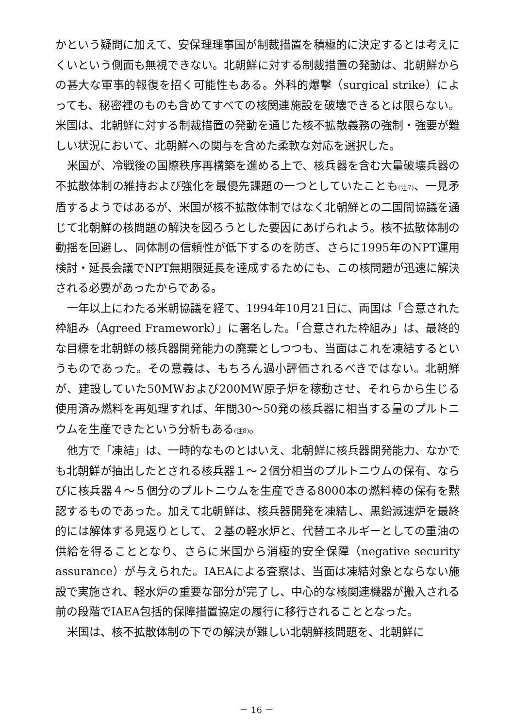かという疑問に加えて、安保理理事国が制裁措置を積極的に決定するとは考えにくいという側面も無視できない。北朝鮮に対する制裁措置の発動は、北朝鮮からの甚大な軍事的報復を招く可能性もある。外科的爆撃（surgical strike）によっても、秘密裡のものも含めてすべての核関連施設を破壊できるとは限らない。米国は、北朝鮮に対する制裁措置の発動を通じた核不拡散義務の強制・強要が難しい状況において、北朝鮮への関与を含めた柔軟な対応を選択した。
米国が、冷戦後の国際秩序再構築を進める上で、核兵器を含む大量破壊兵器の不拡散体制の維持および強化を最優先課題の一つとしていたことも<sup>(注7)</sup>、一見矛盾するようではあるが、米国が核不拡散体制ではなく北朝鮮との二国間協議を通じて北朝鮮の核問題の解決を図ろうとした要因にあげられよう。核不拡散体制の動揺を回避し、同体制の信頼性が低下するのを防ぎ、さらに1995年のNPT運用検討・延長会議でNPT無期限延長を達成するためにも、この核問題が迅速に解決される必要があったからである。
一年以上にわたる米朝協議を経て、1994年10月21日に、両国は「合意された枠組み（Agreed Framework）」に署名した。「合意された枠組み」は、最終的な目標を北朝鮮の核兵器開発能力の廃棄としつつも、当面はこれを凍結するというものであった。その意義は、もちろん過小評価されるべきではない。北朝鮮が、建設していた50MWおよび200MW原子炉を稼動させ、それらから生じる使用済み燃料を再処理すれば、年間30〜50発の核兵器に相当する量のプルトニウムを生産できたという分析もある<sup>(注8)</sup>。
他方で「凍結」は、一時的なものとはいえ、北朝鮮に核兵器開発能力、なかでも北朝鮮が抽出したとされる核兵器１〜２個分相当のプルトニウムの保有、ならびに核兵器４〜５個分のプルトニウムを生産できる8000本の燃料棒の保有を黙認するものであった。加えて北朝鮮は、核兵器開発を凍結し、黒鉛減速炉を最終的には解体する見返りとして、２基の軽水炉と、代替エネルギーとしての重油の供給を得ることとなり、さらに米国から消極的安全保障（negative security assurance）が与えられた。IAEAによる査察は、当面は凍結対象とならない施設で実施され、軽水炉の重要な部分が完了し、中心的な核関連機器が搬入される前の段階でIAEA包括的保障措置協定の履行に移行されることとなった。
米国は、核不拡散体制の下での解決が難しい北朝鮮核問題を、北朝鮮に
－ 16 －